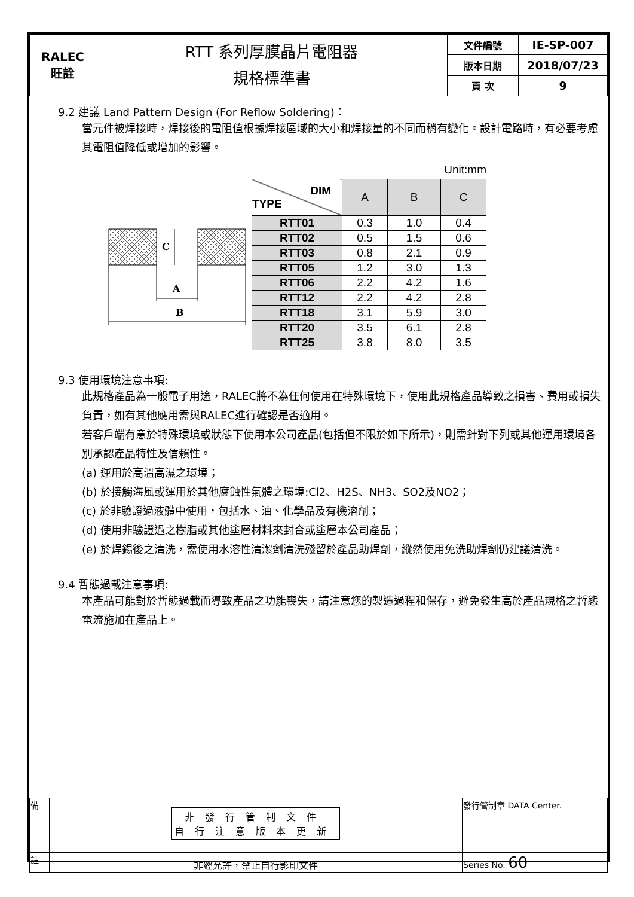| RALEC 旺詮 | RTT 系列厚膜晶片電阻器 規格標準書 | 文件編號 | IE-SP-007 |
| | | 版本日期 | 2018/07/23 |
| | | 頁 次 | 9 |
9.2 建議 Land Pattern Design (For Reflow Soldering)：
當元件被焊接時，焊接後的電阻值根據焊接區域的大小和焊接量的不同而稍有變化。設計電路時，有必要考慮其電阻值降低或增加的影響。
C
A
B
Unit:mm
| DIM TYPE | A | B | C |
| RTT01 | 0.3 | 1.0 | 0.4 |
| RTT02 | 0.5 | 1.5 | 0.6 |
| RTT03 | 0.8 | 2.1 | 0.9 |
| RTT05 | 1.2 | 3.0 | 1.3 |
| RTT06 | 2.2 | 4.2 | 1.6 |
| RTT12 | 2.2 | 4.2 | 2.8 |
| RTT18 | 3.1 | 5.9 | 3.0 |
| RTT20 | 3.5 | 6.1 | 2.8 |
| RTT25 | 3.8 | 8.0 | 3.5 |
9.3 使用環境注意事項:
此規格產品為一般電子用途，RALEC將不為任何使用在特殊環境下，使用此規格產品導致之損害、費用或損失負責，如有其他應用需與RALEC進行確認是否適用。
若客戶端有意於特殊環境或狀態下使用本公司產品(包括但不限於如下所示)，則需針對下列或其他運用環境各別承認產品特性及信賴性。
(a) 運用於高溫高濕之環境；
(b) 於接觸海風或運用於其他腐蝕性氣體之環境:Cl2、H2S、NH3、SO2及NO2；
(c) 於非驗證過液體中使用，包括水、油、化學品及有機溶劑；
(d) 使用非驗證過之樹脂或其他塗層材料來封合或塗層本公司產品；
(e) 於焊錫後之清洗，需使用水溶性清潔劑清洗殘留於產品助焊劑，縱然使用免洗助焊劑仍建議清洗。
9.4 暫態過載注意事項:
本產品可能對於暫態過載而導致產品之功能喪失，請注意您的製造過程和保存，避免發生高於產品規格之暫態電流施加在產品上。
| 備 | 非發行管制文件 自行注意版本更新 | 發行管制章 DATA Center. |
| 註 | 非經允許，禁止自行影印文件 | Series No. 60 |